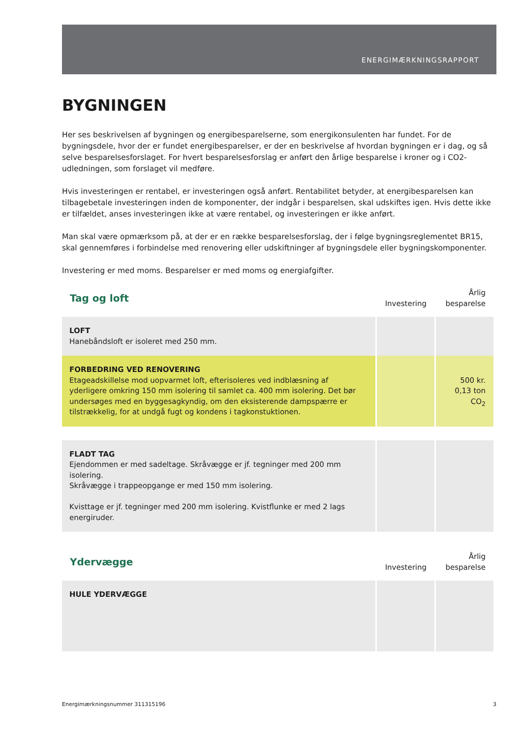ENERGIMÆRKNINGSRAPPORT
BYGNINGEN
Her ses beskrivelsen af bygningen og energibesparelserne, som energikonsulenten har fundet. For de bygningsdele, hvor der er fundet energibesparelser, er der en beskrivelse af hvordan bygningen er i dag, og så selve besparelsesforslaget. For hvert besparelsesforslag er anført den årlige besparelse i kroner og i CO2-udledningen, som forslaget vil medføre.
Hvis investeringen er rentabel, er investeringen også anført. Rentabilitet betyder, at energibesparelsen kan tilbagebetale investeringen inden de komponenter, der indgår i besparelsen, skal udskiftes igen. Hvis dette ikke er tilfældet, anses investeringen ikke at være rentabel, og investeringen er ikke anført.
Man skal være opmærksom på, at der er en række besparelsesforslag, der i følge bygningsreglementet BR15, skal gennemføres i forbindelse med renovering eller udskiftninger af bygningsdele eller bygningskomponenter.
Investering er med moms. Besparelser er med moms og energiafgifter.
| Tag og loft | Investering | Årlig besparelse |
| --- | --- | --- |
| LOFT Hanebåndsloft er isoleret med 250 mm. | | |
| FORBEDRING VED RENOVERING Etageadskillelse mod uopvarmet loft, efterisoleres ved indblæsning af yderligere omkring 150 mm isolering til samlet ca. 400 mm isolering. Det bør undersøges med en byggesagkyndig, om den eksisterende dampspærre er tilstrækkelig, for at undgå fugt og kondens i tagkonstuktionen. | | 500 kr. 0,13 ton CO<sub>2</sub> |
| FLADT TAG Ejendommen er med sadeltage. Skråvægge er jf. tegninger med 200 mm isolering. Skråvægge i trappeopgange er med 150 mm isolering. Kvisttage er jf. tegninger med 200 mm isolering. Kvistflunke er med 2 lags energiruder. | | |
| Ydervægge | Investering | Årlig besparelse |
| --- | --- | --- |
| HULE YDERVÆGGE | | |
Energimærkningsnummer 311315196 3